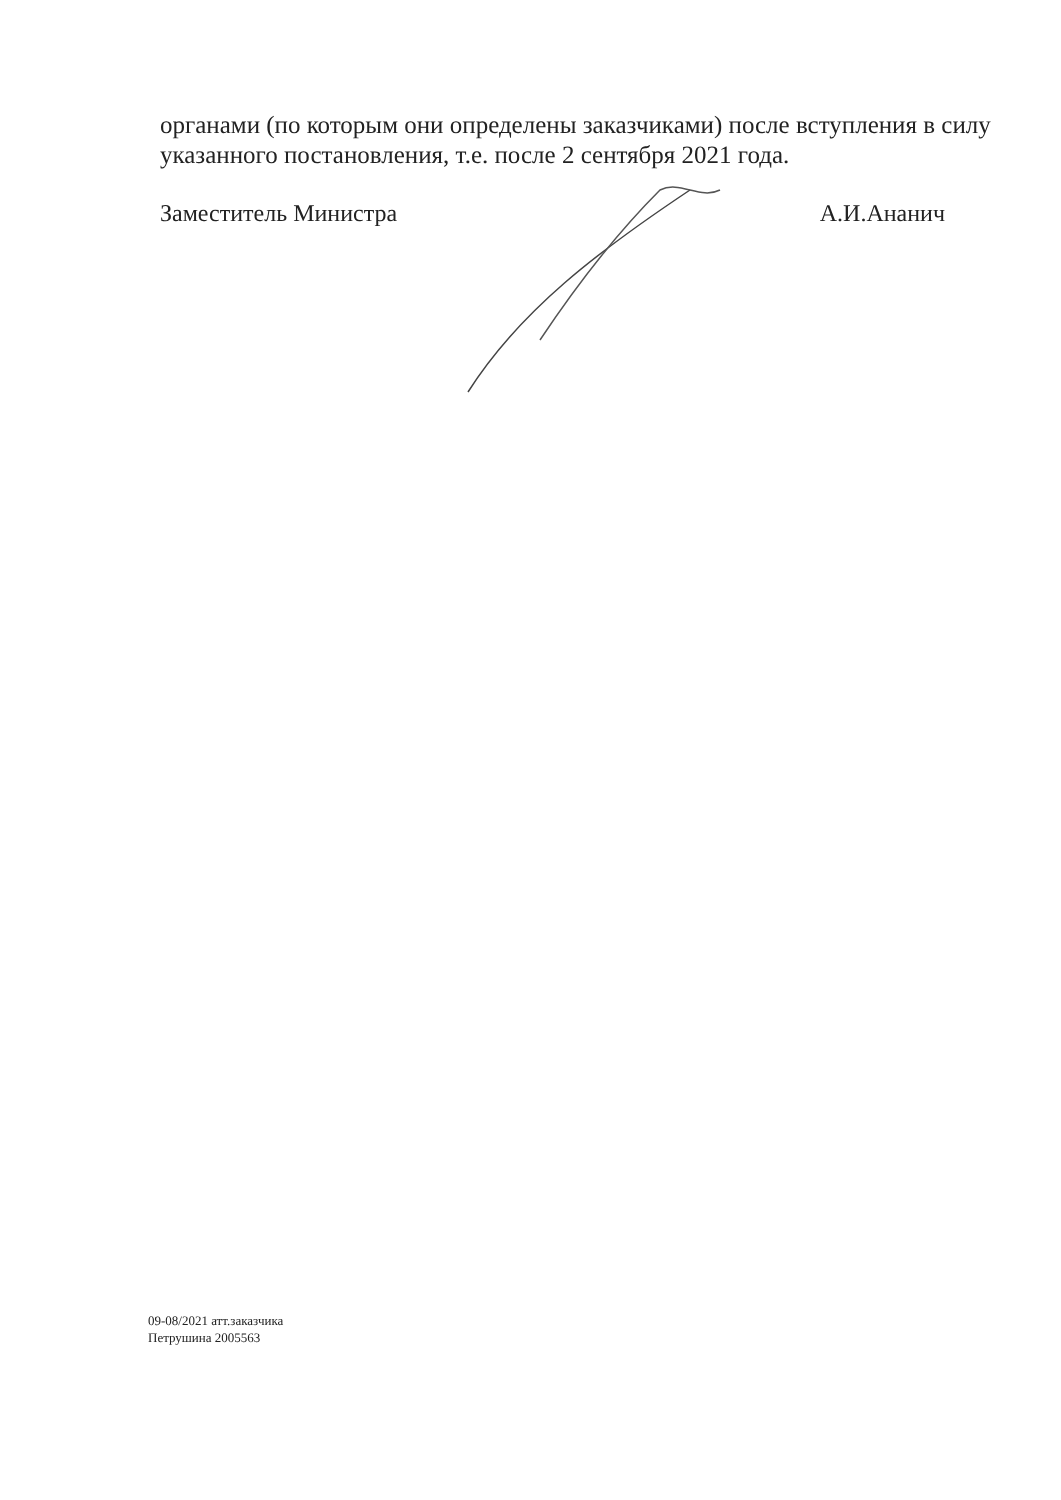органами (по которым они определены заказчиками) после вступления в силу указанного постановления, т.е. после 2 сентября 2021 года.
Заместитель Министра А.И.Ананич
09-08/2021 атт.заказчика
Петрушина 2005563